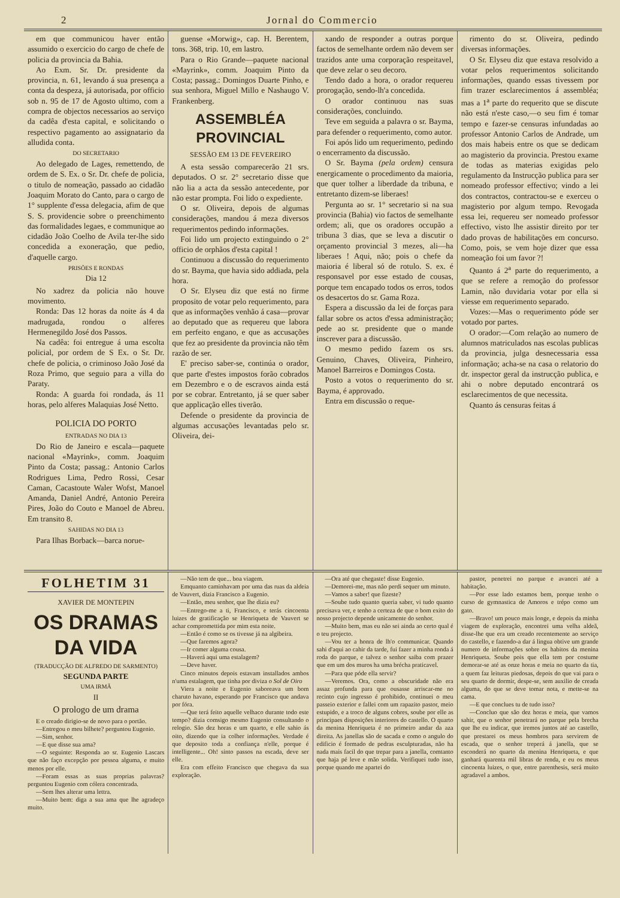2 Jornal do Commercio
em que communicou haver então assumido o exercicio do cargo de chefe de policia da provincia da Bahia.
Ao Exm. Sr. Dr. presidente da provincia, n. 61, levando á sua presença a conta da despeza, já autorisada, por officio sob n. 95 de 17 de Agosto ultimo, com a compra de objectos necessarios ao serviço da cadêa d'esta capital, e solicitando o respectivo pagamento ao assignatario da alludida conta.
DO SECRETARIO
Ao delegado de Lages, remettendo, de ordem de S. Ex. o Sr. Dr. chefe de policia, o titulo de nomeação, passado ao cidadão Joaquim Morato do Canto, para o cargo de 1° supplente d'essa delegacia, afim de que S. S. providencie sobre o preenchimento das formalidades legaes, e communique ao cidadão João Coelho de Avila ter-lhe sido concedida a exoneração, que pedio, d'aquelle cargo.
PRISÕES E RONDAS
Dia 12
No xadrez da policia não houve movimento.
Ronda: Das 12 horas da noite ás 4 da madrugada, rondou o alferes Hermenegildo José dos Passos.
Na cadêa: foi entregue á uma escolta policial, por ordem de S Ex. o Sr. Dr. chefe de policia, o criminoso João José da Roza Primo, que seguio para a villa do Paraty.
Ronda: A guarda foi rondada, ás 11 horas, pelo alferes Malaquias José Netto.
POLICIA DO PORTO
ENTRADAS NO DIA 13
Do Rio de Janeiro e escala—paquete nacional «Mayrink», comm. Joaquim Pinto da Costa; passag.: Antonio Carlos Rodrigues Lima, Pedro Rossi, Cesar Caman, Cacastoute Waler Wofst, Manoel Amanda, Daniel André, Antonio Pereira Pires, João do Couto e Manoel de Abreu. Em transito 8.
SAHIDAS NO DIA 13
Para Ilhas Borback—barca norue-
guense «Morwig», cap. H. Berentem, tons. 368, trip. 10, em lastro.
Para o Rio Grande—paquete nacional «Mayrink», comm. Joaquim Pinto da Costa; passag.: Domingos Duarte Pinho, e sua senhora, Miguel Millo e Nashaugo V. Frankenberg.
ASSEMBLÉA PROVINCIAL
SESSÃO EM 13 DE FEVEREIRO
A esta sessão comparecerão 21 srs. deputados. O sr. 2° secretario disse que não lia a acta da sessão antecedente, por não estar prompta. Foi lido o expediente.
O sr. Oliveira, depois de algumas considerações, mandou á meza diversos requerimentos pedindo informações.
Foi lido um projecto extinguindo o 2° officio de orphãos d'esta capital !
Continuou a discussão do requerimento do sr. Bayma, que havia sido addiada, pela hora.
O Sr. Elyseu diz que está no firme proposito de votar pelo requerimento, para que as informações venhão á casa—provar ao deputado que as requereu que labora em perfeito engano, e que as accusações que fez ao presidente da provincia não têm razão de ser.
E' preciso saber-se, continúa o orador, que parte d'estes impostos forão cobrados em Dezembro e o de escravos ainda está por se cobrar. Entretanto, já se quer saber que applicação elles tiverão.
Defende o presidente da provincia de algumas accusações levantadas pelo sr. Oliveira, dei-
xando de responder a outras porque factos de semelhante ordem não devem ser trazidos ante uma corporação respeitavel, que deve zelar o seu decoro.
Tendo dado a hora, o orador requereu prorogação, sendo-lh'a concedida.
O orador continuou nas suas considerações, concluindo.
Teve em seguida a palavra o sr. Bayma, para defender o requerimento, como autor.
Foi após lido um requerimento, pedindo o encerramento da discussão.
O Sr. Bayma (pela ordem) censura energicamente o procedimento da maioria, que quer tolher a liberdade da tribuna, e entretanto dizem-se liberaes!
Pergunta ao sr. 1° secretario si na sua provincia (Bahia) vio factos de semelhante ordem; ali, que os oradores occupão a tribuna 3 dias, que se leva a discutir o orçamento provincial 3 mezes, ali—ha liberaes ! Aqui, não; pois o chefe da maioria é liberal só de rotulo. S. ex. é responsavel por esse estado de cousas, porque tem encapado todos os erros, todos os desacertos do sr. Gama Roza.
Espera a discussão da lei de forças para fallar sobre os actos d'essa administração; pede ao sr. presidente que o mande inscrever para a discussão.
O mesmo pedido fazem os srs. Genuino, Chaves, Oliveira, Pinheiro, Manoel Barreiros e Domingos Costa.
Posto a votos o requerimento do sr. Bayma, é approvado.
Entra em discussão o reque-
rimento do sr. Oliveira, pedindo diversas informações.
O Sr. Elyseu diz que estava resolvido a votar pelos requerimentos solicitando informações, quando essas tivessem por fim trazer esclarecimentos á assembléa; mas a 1<sup>a</sup> parte do requerito que se discute não está n'este caso,—o seu fim é tomar tempo e fazer-se censuras infundadas ao professor Antonio Carlos de Andrade, um dos mais habeis entre os que se dedicam ao magisterio da provincia. Prestou exame de todas as materias exigidas pelo regulamento da Instrucção publica para ser nomeado professor effectivo; vindo a lei dos contractos, contractou-se e exerceu o magisterio por algum tempo. Revogada essa lei, requereu ser nomeado professor effectivo, visto lhe assistir direito por ter dado provas de habilitações em concurso. Como, pois, se vem hoje dizer que essa nomeação foi um favor ?!
Quanto á 2<sup>a</sup> parte do requerimento, a que se refere a remoção do professor Lamin, não duvidaria votar por ella si viesse em requerimento separado.
Vozes:—Mas o requerimento póde ser votado por partes.
O orador:—Com relação ao numero de alumnos matriculados nas escolas publicas da provincia, julga desnecessaria essa informação; acha-se na casa o relatorio do dr. inspector geral da instrucção publica, e ahi o nobre deputado encontrará os esclarecimentos de que necessita.
Quanto ás censuras feitas á
FOLHETIM 31
XAVIER DE MONTEPIN
OS DRAMAS DA VIDA
(TRADUCÇÃO DE ALFREDO DE SARMENTO)
SEGUNDA PARTE
UMA IRMÃ
II
O prologo de um drama
E o creado dirigio-se de novo para o portão.
—Entregou o meu bilhete? perguntou Eugenio.
—Sim, senhor.
—E que disse sua ama?
—O seguinte: Responda ao sr. Eugenio Lascars que não faço excepção por pessoa alguma, e muito menos por elle.
—Foram essas as suas proprias palavras? perguntou Eugenio com cólera concentrada.
—Sem lhes alterar uma lettra.
—Muito bem: diga a sua ama que lhe agradeço muito.
—Não tem de que... boa viagem.
Emquanto caminhavam por uma das ruas da aldeia de Vauvert, dizia Francisco a Eugenio.
—Então, meu senhor, que lhe dizia eu?
—Entrego-me a ti, Francisco, e terás cincoenta luizes de gratificação se Henriqueta de Vauvert se achar compromettida por mim esta noite.
—Então é como se os tivesse já na algibeira.
—Que faremos agora?
—Ir comer alguma cousa.
—Haverá aqui uma estalagem?
—Deve haver.
Cinco minutos depois estavam installados ambos n'uma estalagem, que tinha por diviza o Sol de Oiro
Viera a noite e Eugenio saboreava um bom charuto havano, esperando por Francisco que andava por fóra.
—Que terá feito aquelle velhaco durante todo este tempo? dizia comsigo mesmo Eugenio consultando o relogio. São dez horas e um quarto, e elle sahio ás oito, dizendo que ia colher informações. Verdade é que deposito toda a confiança n'elle, porque é intelligente... Oh! sinto passos na escada, deve ser elle.
Era com effeito Francisco que chegava da sua exploração.
—Ora até que chegaste! disse Eugenio.
—Demorei-me, mas não perdi sequer um minuto.
—Vamos a saber! que fizeste?
—Soube tudo quanto queria saber, vi tudo quanto precisava ver, e tenho a certeza de que o bom exito do nosso projecto depende unicamente do senhor.
—Muito bem, mas eu não sei ainda ao certo qual é o teu projecto.
—Vou ter a honra de lh'o communicar. Quando sahi d'aqui ao cahir da tarde, fui fazer a minha ronda á roda do parque, e talvez o senhor saiba com prazer que em um dos muros ha uma brécha praticavel.
—Para que póde ella servir?
—Veremos. Ora, como a obscuridade não era assaz profunda para que ousasse arriscar-me no recinto cujo ingresso é prohibido, continuei o meu passeio exterior e fallei com um rapazito pastor, meio estupido, e a troco de alguns cobres, soube por elle as principaes disposições interiores do castello. O quarto da menina Henriqueta é no primeiro andar da aza direita. As janellas são de sacada e como o angulo do edificio é formado de pedras esculpturadas, não ha nada mais facil do que trepar para a janella, comtanto que haja pé leve e mão solida. Verifiquei tudo isso, porque quando me apartei do
pastor, penetrei no parque e avancei até a habitação.
—Por esse lado estamos bem, porque tenho o curso de gymnastica de Amoros e trépo como um gato.
—Bravo! um pouco mais longe, e depois da minha viagem de exploração, encontrei uma velha aldeã, disse-lhe que era um creado recentemente ao serviço do castello, e fazendo-a dar á lingua obtive um grande numero de informações sobre os habitos da menina Henriqueta. Soube pois que ella tem por costume demorar-se até as onze horas e meia no quarto da tia, a quem faz leituras piedosas, depois do que vai para o seu quarto de dormir, despe-se, sem auxilio de creada alguma, do que se deve tomar nota, e mette-se na cama.
—E que conclues tu de tudo isso?
—Concluo que são dez horas e meia, que vamos sahir, que o senhor penetrará no parque pela brecha que lhe eu indicar, que iremos juntos até ao castello, que prestarei os meus hombros para servirem de escada, que o senhor treperá á janella, que se esconderá no quarto da menina Henriqueta, e que ganhará quarenta mil libras de renda, e eu os meus cincoenta luizes, o que, entre parenthesis, será muito agradavel a ambos.